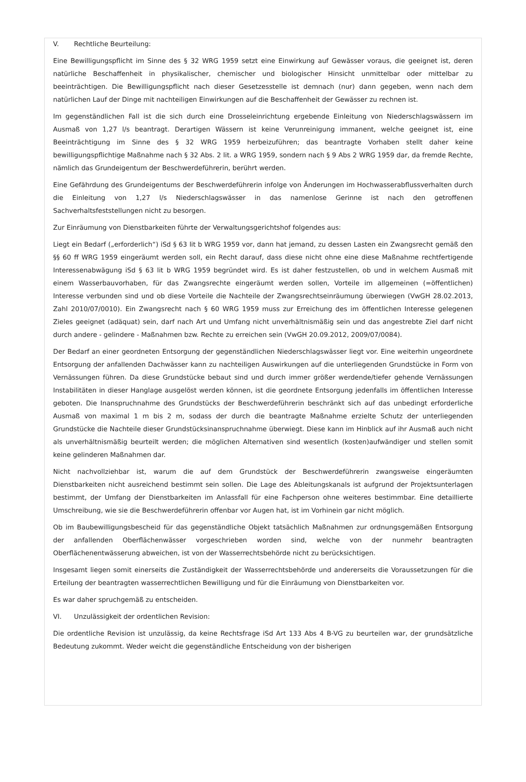V. Rechtliche Beurteilung:
Eine Bewilligungspflicht im Sinne des § 32 WRG 1959 setzt eine Einwirkung auf Gewässer voraus, die geeignet ist, deren natürliche Beschaffenheit in physikalischer, chemischer und biologischer Hinsicht unmittelbar oder mittelbar zu beeinträchtigen. Die Bewilligungspflicht nach dieser Gesetzesstelle ist demnach (nur) dann gegeben, wenn nach dem natürlichen Lauf der Dinge mit nachteiligen Einwirkungen auf die Beschaffenheit der Gewässer zu rechnen ist.
Im gegenständlichen Fall ist die sich durch eine Drosseleinrichtung ergebende Einleitung von Niederschlagswässern im Ausmaß von 1,27 l/s beantragt. Derartigen Wässern ist keine Verunreinigung immanent, welche geeignet ist, eine Beeinträchtigung im Sinne des § 32 WRG 1959 herbeizuführen; das beantragte Vorhaben stellt daher keine bewilligungspflichtige Maßnahme nach § 32 Abs. 2 lit. a WRG 1959, sondern nach § 9 Abs 2 WRG 1959 dar, da fremde Rechte, nämlich das Grundeigentum der Beschwerdeführerin, berührt werden.
Eine Gefährdung des Grundeigentums der Beschwerdeführerin infolge von Änderungen im Hochwasserabflussverhalten durch die Einleitung von 1,27 l/s Niederschlagswässer in das namenlose Gerinne ist nach den getroffenen Sachverhaltsfeststellungen nicht zu besorgen.
Zur Einräumung von Dienstbarkeiten führte der Verwaltungsgerichtshof folgendes aus:
Liegt ein Bedarf („erforderlich“) iSd § 63 lit b WRG 1959 vor, dann hat jemand, zu dessen Lasten ein Zwangsrecht gemäß den §§ 60 ff WRG 1959 eingeräumt werden soll, ein Recht darauf, dass diese nicht ohne eine diese Maßnahme rechtfertigende Interessenabwägung iSd § 63 lit b WRG 1959 begründet wird. Es ist daher festzustellen, ob und in welchem Ausmaß mit einem Wasserbauvorhaben, für das Zwangsrechte eingeräumt werden sollen, Vorteile im allgemeinen (=öffentlichen) Interesse verbunden sind und ob diese Vorteile die Nachteile der Zwangsrechtseinräumung überwiegen (VwGH 28.02.2013, Zahl 2010/07/0010). Ein Zwangsrecht nach § 60 WRG 1959 muss zur Erreichung des im öffentlichen Interesse gelegenen Zieles geeignet (adäquat) sein, darf nach Art und Umfang nicht unverhältnismäßig sein und das angestrebte Ziel darf nicht durch andere - gelindere - Maßnahmen bzw. Rechte zu erreichen sein (VwGH 20.09.2012, 2009/07/0084).
Der Bedarf an einer geordneten Entsorgung der gegenständlichen Niederschlagswässer liegt vor. Eine weiterhin ungeordnete Entsorgung der anfallenden Dachwässer kann zu nachteiligen Auswirkungen auf die unterliegenden Grundstücke in Form von Vernässungen führen. Da diese Grundstücke bebaut sind und durch immer größer werdende/tiefer gehende Vernässungen Instabilitäten in dieser Hanglage ausgelöst werden können, ist die geordnete Entsorgung jedenfalls im öffentlichen Interesse geboten. Die Inanspruchnahme des Grundstücks der Beschwerdeführerin beschränkt sich auf das unbedingt erforderliche Ausmaß von maximal 1 m bis 2 m, sodass der durch die beantragte Maßnahme erzielte Schutz der unterliegenden Grundstücke die Nachteile dieser Grundstücksinanspruchnahme überwiegt. Diese kann im Hinblick auf ihr Ausmaß auch nicht als unverhältnismäßig beurteilt werden; die möglichen Alternativen sind wesentlich (kosten)aufwändiger und stellen somit keine gelinderen Maßnahmen dar.
Nicht nachvollziehbar ist, warum die auf dem Grundstück der Beschwerdeführerin zwangsweise eingeräumten Dienstbarkeiten nicht ausreichend bestimmt sein sollen. Die Lage des Ableitungskanals ist aufgrund der Projektsunterlagen bestimmt, der Umfang der Dienstbarkeiten im Anlassfall für eine Fachperson ohne weiteres bestimmbar. Eine detaillierte Umschreibung, wie sie die Beschwerdeführerin offenbar vor Augen hat, ist im Vorhinein gar nicht möglich.
Ob im Baubewilligungsbescheid für das gegenständliche Objekt tatsächlich Maßnahmen zur ordnungsgemäßen Entsorgung der anfallenden Oberflächenwässer vorgeschrieben worden sind, welche von der nunmehr beantragten Oberflächenentwässerung abweichen, ist von der Wasserrechtsbehörde nicht zu berücksichtigen.
Insgesamt liegen somit einerseits die Zuständigkeit der Wasserrechtsbehörde und andererseits die Voraussetzungen für die Erteilung der beantragten wasserrechtlichen Bewilligung und für die Einräumung von Dienstbarkeiten vor.
Es war daher spruchgemäß zu entscheiden.
VI. Unzulässigkeit der ordentlichen Revision:
Die ordentliche Revision ist unzulässig, da keine Rechtsfrage iSd Art 133 Abs 4 B-VG zu beurteilen war, der grundsätzliche Bedeutung zukommt. Weder weicht die gegenständliche Entscheidung von der bisherigen